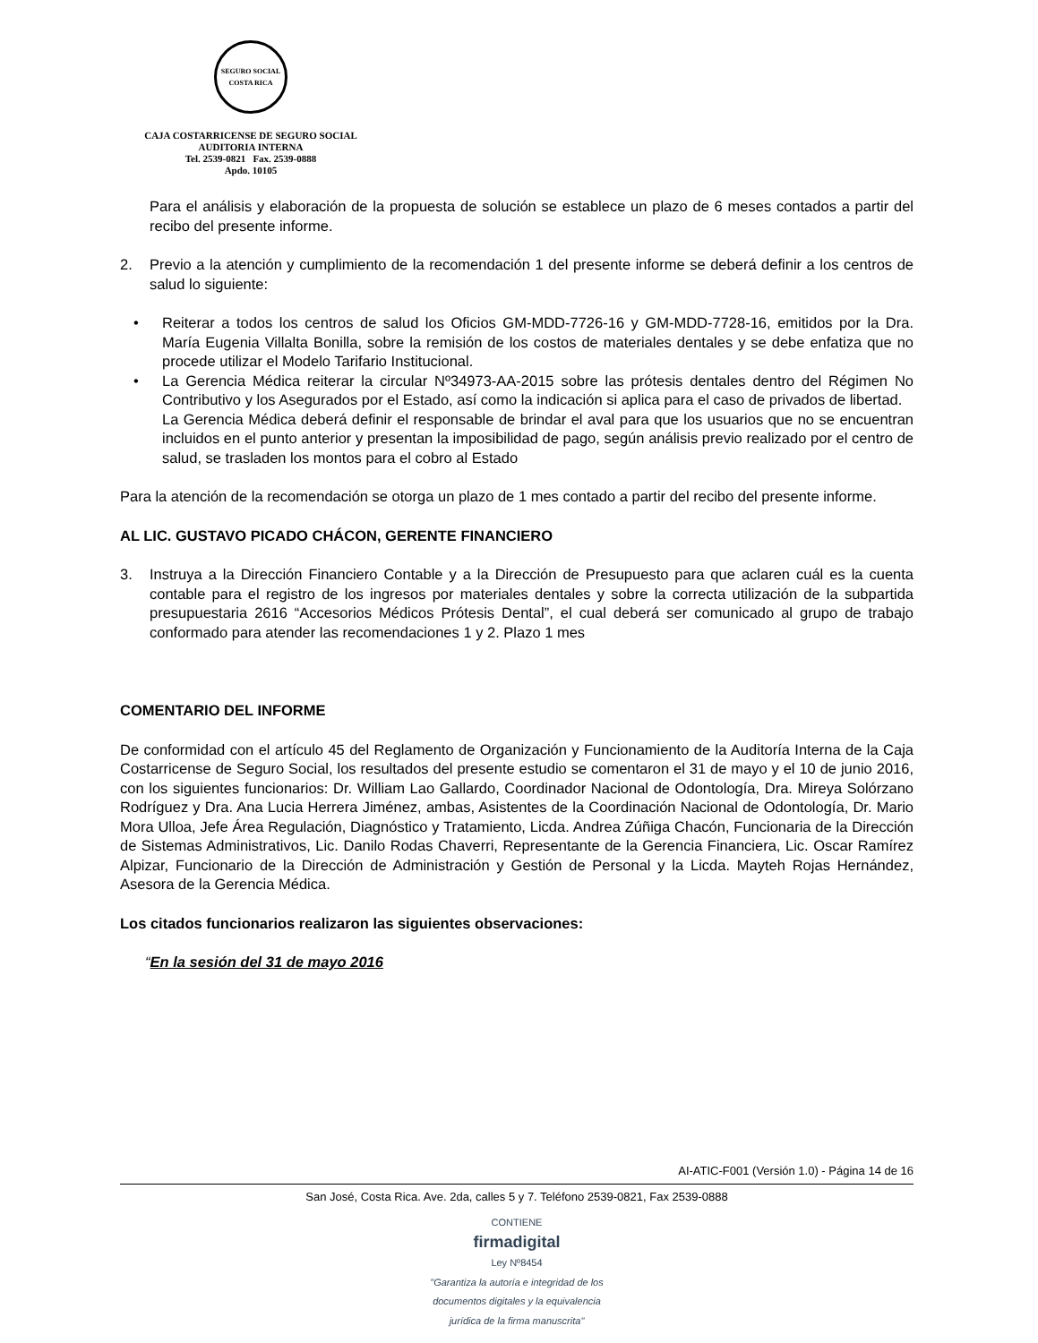SEGURO SOCIAL
COSTA RICA
CAJA COSTARRICENSE DE SEGURO SOCIAL
AUDITORIA INTERNA
Tel. 2539-0821 Fax. 2539-0888
Apdo. 10105
Para el análisis y elaboración de la propuesta de solución se establece un plazo de 6 meses contados a partir del recibo del presente informe.
2. Previo a la atención y cumplimiento de la recomendación 1 del presente informe se deberá definir a los centros de salud lo siguiente:
• Reiterar a todos los centros de salud los Oficios GM-MDD-7726-16 y GM-MDD-7728-16, emitidos por la Dra. María Eugenia Villalta Bonilla, sobre la remisión de los costos de materiales dentales y se debe enfatiza que no procede utilizar el Modelo Tarifario Institucional.
• La Gerencia Médica reiterar la circular Nº34973-AA-2015 sobre las prótesis dentales dentro del Régimen No Contributivo y los Asegurados por el Estado, así como la indicación si aplica para el caso de privados de libertad.
La Gerencia Médica deberá definir el responsable de brindar el aval para que los usuarios que no se encuentran incluidos en el punto anterior y presentan la imposibilidad de pago, según análisis previo realizado por el centro de salud, se trasladen los montos para el cobro al Estado
Para la atención de la recomendación se otorga un plazo de 1 mes contado a partir del recibo del presente informe.
AL LIC. GUSTAVO PICADO CHÁCON, GERENTE FINANCIERO
3. Instruya a la Dirección Financiero Contable y a la Dirección de Presupuesto para que aclaren cuál es la cuenta contable para el registro de los ingresos por materiales dentales y sobre la correcta utilización de la subpartida presupuestaria 2616 “Accesorios Médicos Prótesis Dental”, el cual deberá ser comunicado al grupo de trabajo conformado para atender las recomendaciones 1 y 2. Plazo 1 mes
COMENTARIO DEL INFORME
De conformidad con el artículo 45 del Reglamento de Organización y Funcionamiento de la Auditoría Interna de la Caja Costarricense de Seguro Social, los resultados del presente estudio se comentaron el 31 de mayo y el 10 de junio 2016, con los siguientes funcionarios: Dr. William Lao Gallardo, Coordinador Nacional de Odontología, Dra. Mireya Solórzano Rodríguez y Dra. Ana Lucia Herrera Jiménez, ambas, Asistentes de la Coordinación Nacional de Odontología, Dr. Mario Mora Ulloa, Jefe Área Regulación, Diagnóstico y Tratamiento, Licda. Andrea Zúñiga Chacón, Funcionaria de la Dirección de Sistemas Administrativos, Lic. Danilo Rodas Chaverri, Representante de la Gerencia Financiera, Lic. Oscar Ramírez Alpizar, Funcionario de la Dirección de Administración y Gestión de Personal y la Licda. Mayteh Rojas Hernández, Asesora de la Gerencia Médica.
Los citados funcionarios realizaron las siguientes observaciones:
“En la sesión del 31 de mayo 2016
AI-ATIC-F001 (Versión 1.0) - Página 14 de 16
San José, Costa Rica. Ave. 2da, calles 5 y 7. Teléfono 2539-0821, Fax 2539-0888
CONTIENE
firmadigital
Ley Nº8454
"Garantiza la autoría e integridad de los
documentos digitales y la equivalencia
jurídica de la firma manuscrita"